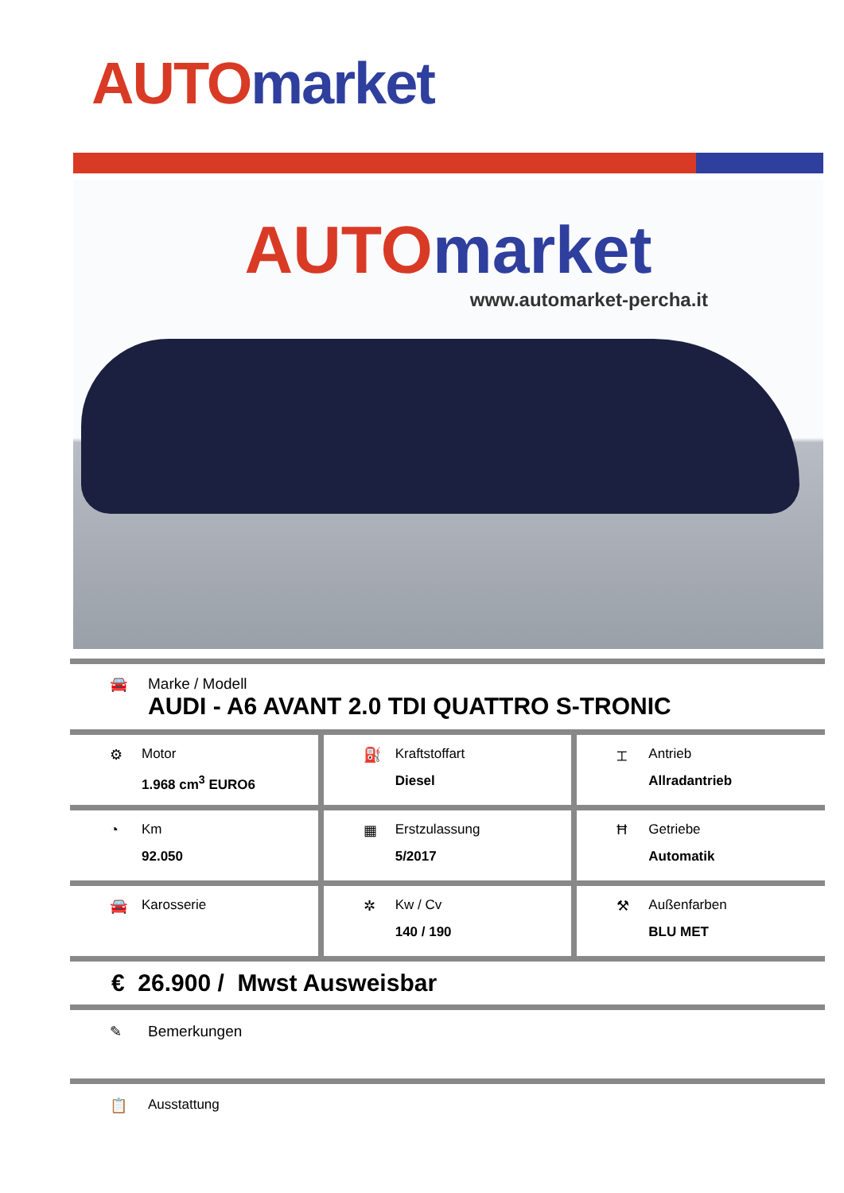AUTO market
AUTO market
www.automarket-percha.it
🚘 Marke / Modell
AUDI - A6 AVANT 2.0 TDI QUATTRO S-TRONIC
⚙ Motor
1.968 cm<sup>3</sup> EURO6
⛽ Kraftstoffart
Diesel
⌶ Antrieb
Allradantrieb
◔ Km
92.050
▦ Erstzulassung
5/2017
Ħ Getriebe
Automatik
🚘 Karosserie ✲ Kw / Cv
140 / 190
⚒ Außenfarben
BLU MET
€ 26.900 / Mwst Ausweisbar
✎ Bemerkungen
📋 Ausstattung